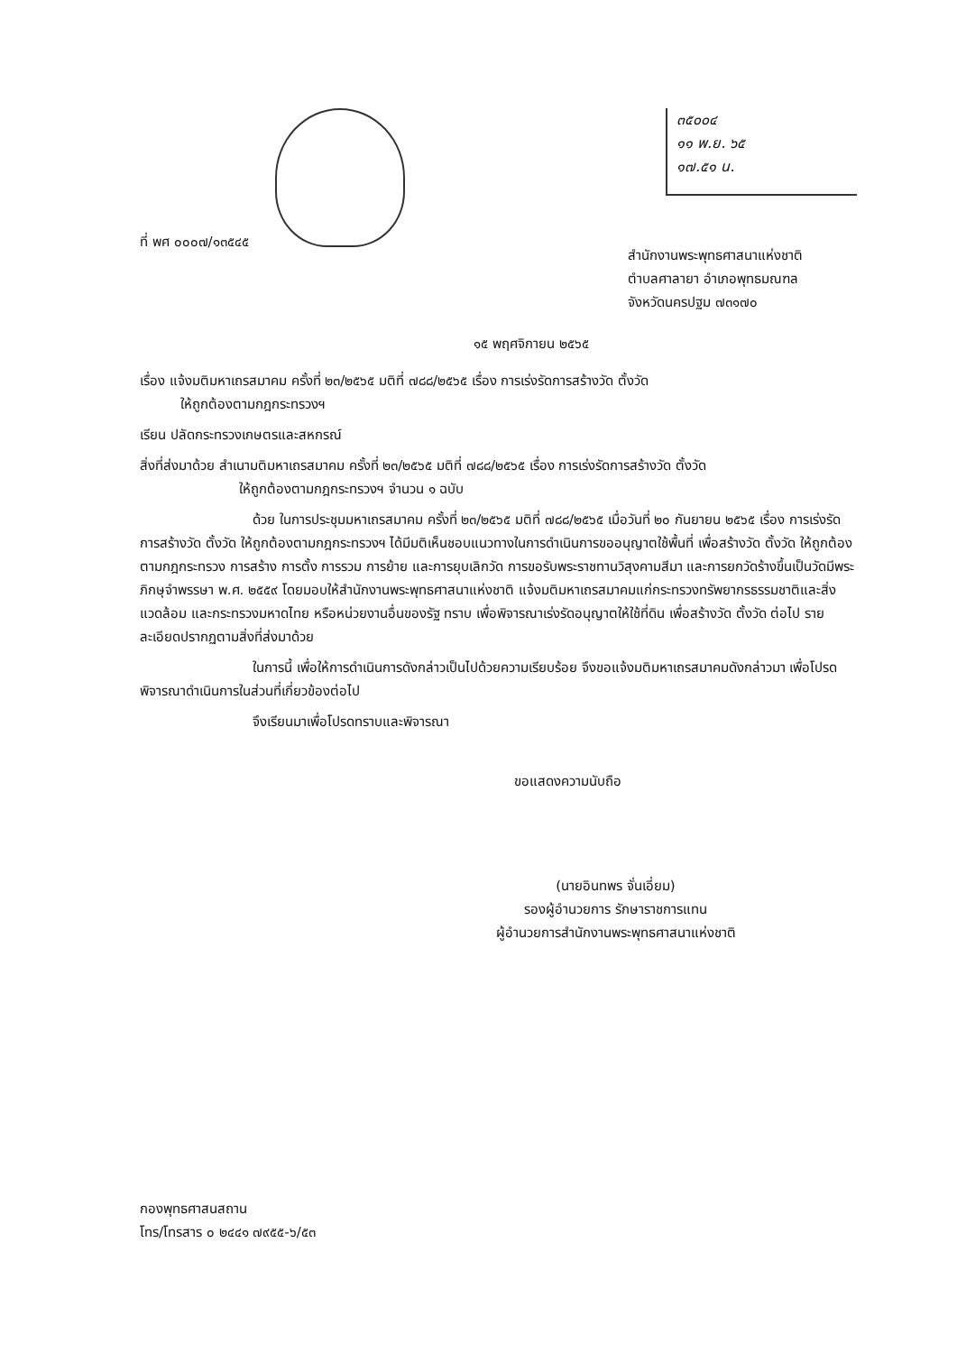๓๕๐๐๔
๑๑ พ.ย. ๖๕
๑๗.๕๑ น.
ที่ พศ ๐๐๐๗/๑๓๕๔๕
สำนักงานพระพุทธศาสนาแห่งชาติ
ตำบลศาลายา อำเภอพุทธมณฑล
จังหวัดนครปฐม ๗๓๑๗๐
๑๕ พฤศจิกายน ๒๕๖๕
เรื่อง แจ้งมติมหาเถรสมาคม ครั้งที่ ๒๓/๒๕๖๕ มติที่ ๗๘๘/๒๕๖๕ เรื่อง การเร่งรัดการสร้างวัด ตั้งวัด
ให้ถูกต้องตามกฎกระทรวงฯ
เรียน ปลัดกระทรวงเกษตรและสหกรณ์
สิ่งที่ส่งมาด้วย สำเนามติมหาเถรสมาคม ครั้งที่ ๒๓/๒๕๖๕ มติที่ ๗๘๘/๒๕๖๕ เรื่อง การเร่งรัดการสร้างวัด ตั้งวัด
ให้ถูกต้องตามกฎกระทรวงฯ จำนวน ๑ ฉบับ
ด้วย ในการประชุมมหาเถรสมาคม ครั้งที่ ๒๓/๒๕๖๕ มติที่ ๗๘๘/๒๕๖๕ เมื่อวันที่ ๒๐ กันยายน ๒๕๖๕ เรื่อง การเร่งรัดการสร้างวัด ตั้งวัด ให้ถูกต้องตามกฎกระทรวงฯ ได้มีมติเห็นชอบแนวทางในการดำเนินการขออนุญาตใช้พื้นที่ เพื่อสร้างวัด ตั้งวัด ให้ถูกต้อง ตามกฎกระทรวง การสร้าง การตั้ง การรวม การย้าย และการยุบเลิกวัด การขอรับพระราชทานวิสุงคามสีมา และการยกวัดร้างขึ้นเป็นวัดมีพระภิกษุจำพรรษา พ.ศ. ๒๕๕๙ โดยมอบให้สำนักงานพระพุทธศาสนาแห่งชาติ แจ้งมติมหาเถรสมาคมแก่กระทรวงทรัพยากรธรรมชาติและสิ่งแวดล้อม และกระทรวงมหาดไทย หรือหน่วยงานอื่นของรัฐ ทราบ เพื่อพิจารณาเร่งรัดอนุญาตให้ใช้ที่ดิน เพื่อสร้างวัด ตั้งวัด ต่อไป รายละเอียดปรากฏตามสิ่งที่ส่งมาด้วย
ในการนี้ เพื่อให้การดำเนินการดังกล่าวเป็นไปด้วยความเรียบร้อย จึงขอแจ้งมติมหาเถรสมาคมดังกล่าวมา เพื่อโปรดพิจารณาดำเนินการในส่วนที่เกี่ยวข้องต่อไป
จึงเรียนมาเพื่อโปรดทราบและพิจารณา
ขอแสดงความนับถือ
(นายอินทพร จั่นเอี่ยม)
รองผู้อำนวยการ รักษาราชการแทน
ผู้อำนวยการสำนักงานพระพุทธศาสนาแห่งชาติ
กองพุทธศาสนสถาน
โทร/โทรสาร ๐ ๒๔๔๑ ๗๙๕๕-๖/๕๓